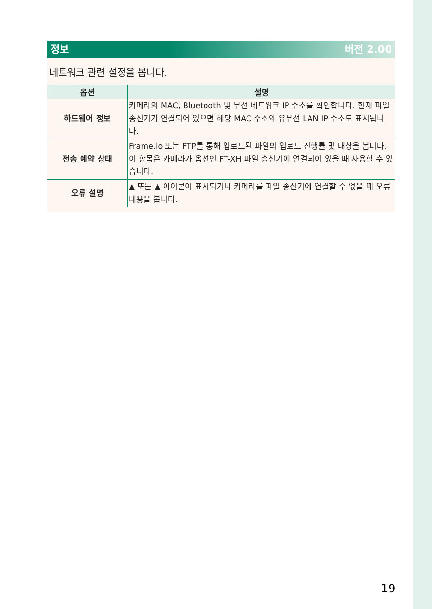정보 버전 2.00
네트워크 관련 설정을 봅니다.
| 옵션 | 설명 |
| --- | --- |
| 하드웨어 정보 | 카메라의 MAC, Bluetooth 및 무선 네트워크 IP 주소를 확인합니다. 현재 파일 송신기가 연결되어 있으면 해당 MAC 주소와 유무선 LAN IP 주소도 표시됩니다. |
| 전송 예약 상태 | Frame.io 또는 FTP를 통해 업로드된 파일의 업로드 진행률 및 대상을 봅니다. 이 항목은 카메라가 옵션인 FT-XH 파일 송신기에 연결되어 있을 때 사용할 수 있습니다. |
| 오류 설명 | ▲ 또는 ▲ 아이콘이 표시되거나 카메라를 파일 송신기에 연결할 수 없을 때 오류 내용을 봅니다. |
19